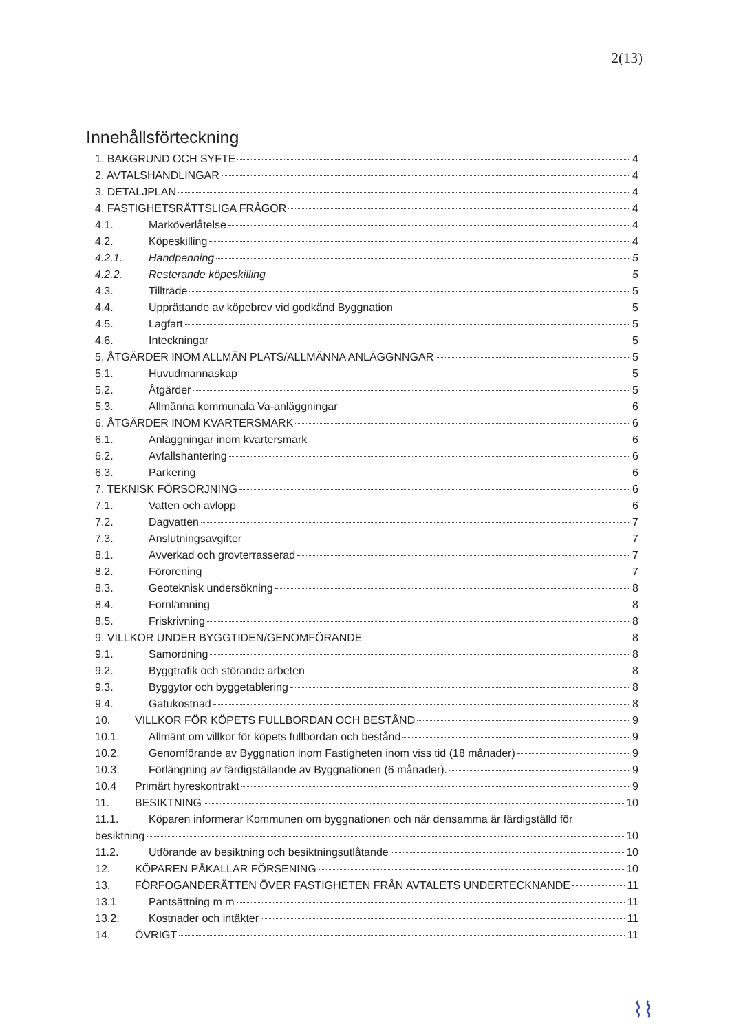2(13)
Innehållsförteckning
1. BAKGRUND OCH SYFTE 4
2. AVTALSHANDLINGAR 4
3. DETALJPLAN 4
4. FASTIGHETSRÄTTSLIGA FRÅGOR 4
4.1. Marköverlåtelse 4
4.2. Köpeskilling 4
4.2.1. Handpenning 5
4.2.2. Resterande köpeskilling 5
4.3. Tillträde 5
4.4. Upprättande av köpebrev vid godkänd Byggnation 5
4.5. Lagfart 5
4.6. Inteckningar 5
5. ÅTGÄRDER INOM ALLMÄN PLATS/ALLMÄNNA ANLÄGGNNGAR 5
5.1. Huvudmannaskap 5
5.2. Åtgärder 5
5.3. Allmänna kommunala Va-anläggningar 6
6. ÅTGÄRDER INOM KVARTERSMARK 6
6.1. Anläggningar inom kvartersmark 6
6.2. Avfallshantering 6
6.3. Parkering 6
7. TEKNISK FÖRSÖRJNING 6
7.1. Vatten och avlopp 6
7.2. Dagvatten 7
7.3. Anslutningsavgifter 7
8.1. Avverkad och grovterrasserad 7
8.2. Förorening 7
8.3. Geoteknisk undersökning 8
8.4. Fornlämning 8
8.5. Friskrivning 8
9. VILLKOR UNDER BYGGTIDEN/GENOMFÖRANDE 8
9.1. Samordning 8
9.2. Byggtrafik och störande arbeten 8
9.3. Byggytor och byggetablering 8
9.4. Gatukostnad 8
10. VILLKOR FÖR KÖPETS FULLBORDAN OCH BESTÅND 9
10.1. Allmänt om villkor för köpets fullbordan och bestånd 9
10.2. Genomförande av Byggnation inom Fastigheten inom viss tid (18 månader) 9
10.3. Förlängning av färdigställande av Byggnationen (6 månader). 9
10.4 Primärt hyreskontrakt 9
11. BESIKTNING 10
11.1. Köparen informerar Kommunen om byggnationen och när densamma är färdigställd för
besiktning 10
11.2. Utförande av besiktning och besiktningsutlåtande 10
12. KÖPAREN PÅKALLAR FÖRSENING 10
13. FÖRFOGANDERÄTTEN ÖVER FASTIGHETEN FRÅN AVTALETS UNDERTECKNANDE 11
13.1 Pantsättning m m 11
13.2. Kostnader och intäkter 11
14. ÖVRIGT 11
⌇⌇